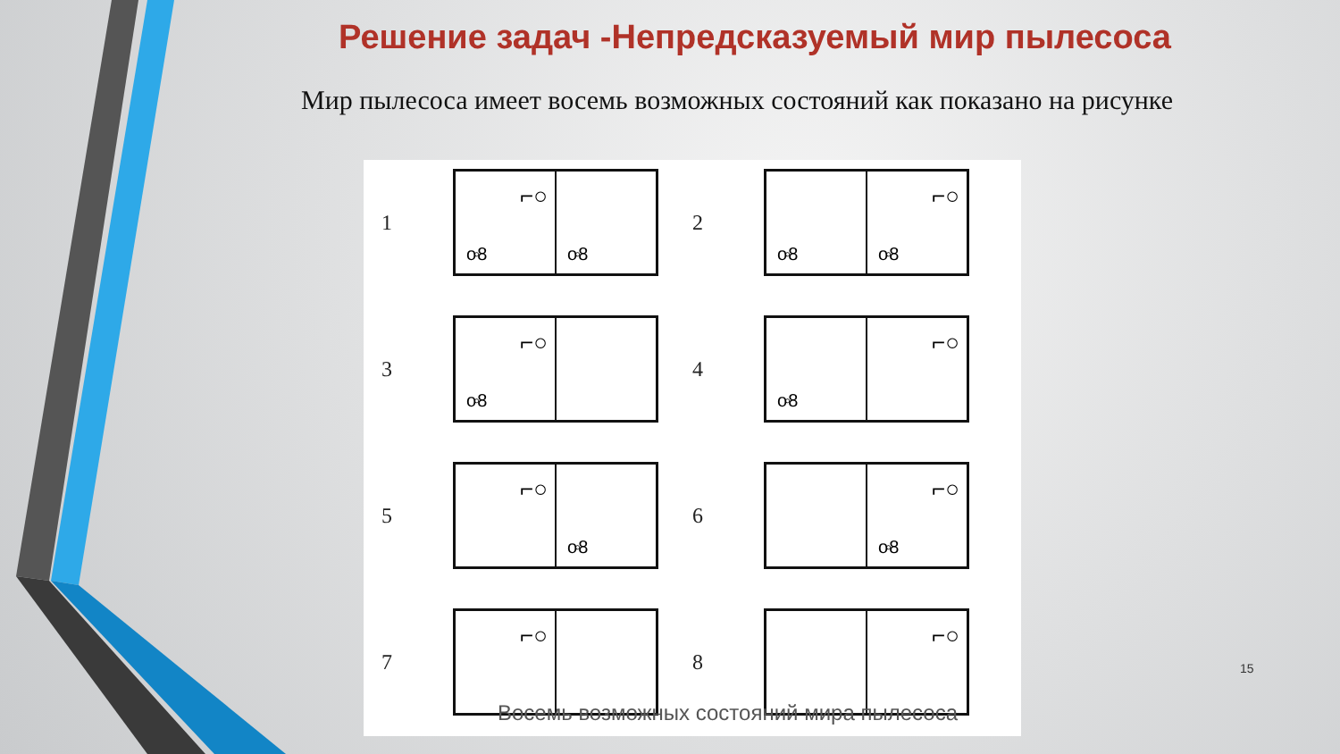Решение задач -Непредсказуемый мир пылесоса
Мир пылесоса имеет восемь возможных состояний как показано на рисунке
1
⌐○
o◦8
o◦8
2
o◦8
⌐○
o◦8
3
⌐○
o◦8
4
o◦8
⌐○
5
⌐○
o◦8
6
⌐○
o◦8
7
⌐○
8
⌐○
Восемь возможных состояний мира пылесоса
15